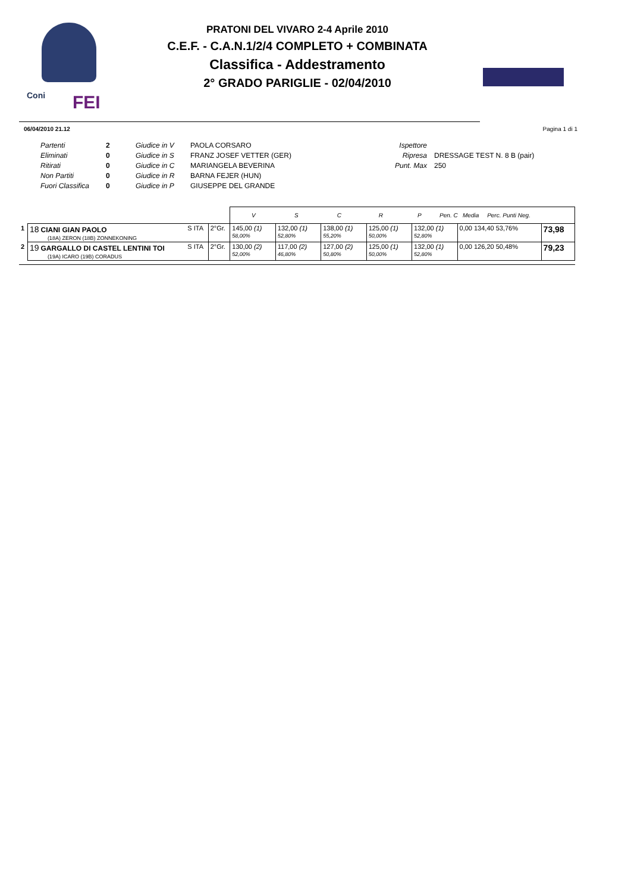Coni FEI
PRATONI DEL VIVARO 2-4 Aprile 2010
C.E.F. - C.A.N.1/2/4 COMPLETO + COMBINATA
Classifica - Addestramento
2° GRADO PARIGLIE - 02/04/2010
06/04/2010 21.12 Pagina 1 di 1
Partenti
Eliminati
Ritirati
Non Partiti
Fuori Classifica
2
0
0
0
0
Giudice in V
Giudice in S
Giudice in C
Giudice in R
Giudice in P
PAOLA CORSARO
FRANZ JOSEF VETTER (GER)
MARIANGELA BEVERINA
BARNA FEJER (HUN)
GIUSEPPE DEL GRANDE
Ispettore
Ripresa
Punt. Max
DRESSAGE TEST N. 8 B (pair)
250
| | | | | V S C R P Pen. C Media Perc. Punti Neg. | | | | | | |
| 1 | 18 CIANI GIAN PAOLO (18A) ZERON (18B) ZONNEKONING | S ITA | 2°Gr. | 145,00 (1) 58,00% | 132,00 (1) 52,80% | 138,00 (1) 55,20% | 125,00 (1) 50,00% | 132,00 (1) 52,80% | 0,00 134,40 53,76% | 73,98 |
| 2 | 19 GARGALLO DI CASTEL LENTINI TOI (19A) ICARO (19B) CORADUS | S ITA | 2°Gr. | 130,00 (2) 52,00% | 117,00 (2) 46,80% | 127,00 (2) 50,80% | 125,00 (1) 50,00% | 132,00 (1) 52,80% | 0,00 126,20 50,48% | 79,23 |